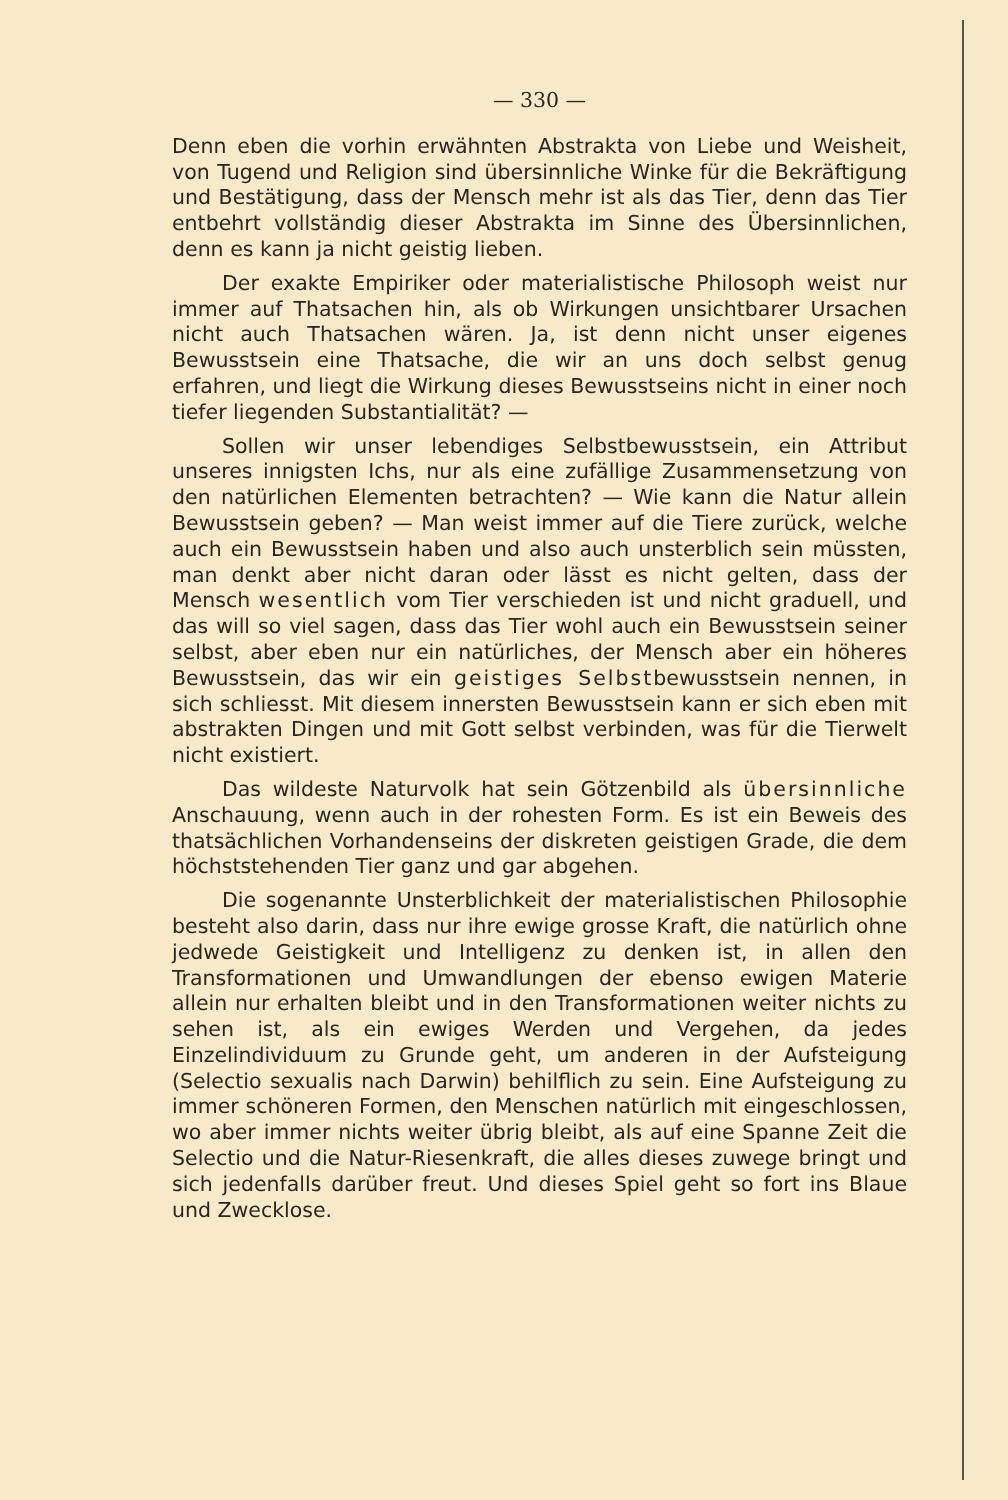— 330 —
Denn eben die vorhin erwähnten Abstrakta von Liebe und Weisheit, von Tugend und Religion sind übersinnliche Winke für die Bekräftigung und Bestätigung, dass der Mensch mehr ist als das Tier, denn das Tier entbehrt vollständig dieser Abstrakta im Sinne des Übersinnlichen, denn es kann ja nicht geistig lieben.
Der exakte Empiriker oder materialistische Philosoph weist nur immer auf Thatsachen hin, als ob Wirkungen unsichtbarer Ursachen nicht auch Thatsachen wären. Ja, ist denn nicht unser eigenes Bewusstsein eine Thatsache, die wir an uns doch selbst genug erfahren, und liegt die Wirkung dieses Bewusstseins nicht in einer noch tiefer liegenden Substantialität? —
Sollen wir unser lebendiges Selbstbewusstsein, ein Attribut unseres innigsten Ichs, nur als eine zufällige Zusammensetzung von den natürlichen Elementen betrachten? — Wie kann die Natur allein Bewusstsein geben? — Man weist immer auf die Tiere zurück, welche auch ein Bewusstsein haben und also auch unsterblich sein müssten, man denkt aber nicht daran oder lässt es nicht gelten, dass der Mensch wesentlich vom Tier verschieden ist und nicht graduell, und das will so viel sagen, dass das Tier wohl auch ein Bewusstsein seiner selbst, aber eben nur ein natürliches, der Mensch aber ein höheres Bewusstsein, das wir ein geistiges Selbstbewusstsein nennen, in sich schliesst. Mit diesem innersten Bewusstsein kann er sich eben mit abstrakten Dingen und mit Gott selbst verbinden, was für die Tierwelt nicht existiert.
Das wildeste Naturvolk hat sein Götzenbild als übersinnliche Anschauung, wenn auch in der rohesten Form. Es ist ein Beweis des thatsächlichen Vorhandenseins der diskreten geistigen Grade, die dem höchststehenden Tier ganz und gar abgehen.
Die sogenannte Unsterblichkeit der materialistischen Philosophie besteht also darin, dass nur ihre ewige grosse Kraft, die natürlich ohne jedwede Geistigkeit und Intelligenz zu denken ist, in allen den Transformationen und Umwandlungen der ebenso ewigen Materie allein nur erhalten bleibt und in den Transformationen weiter nichts zu sehen ist, als ein ewiges Werden und Vergehen, da jedes Einzelindividuum zu Grunde geht, um anderen in der Aufsteigung (Selectio sexualis nach Darwin) behilflich zu sein. Eine Aufsteigung zu immer schöneren Formen, den Menschen natürlich mit eingeschlossen, wo aber immer nichts weiter übrig bleibt, als auf eine Spanne Zeit die Selectio und die Natur-Riesenkraft, die alles dieses zuwege bringt und sich jedenfalls darüber freut. Und dieses Spiel geht so fort ins Blaue und Zwecklose.